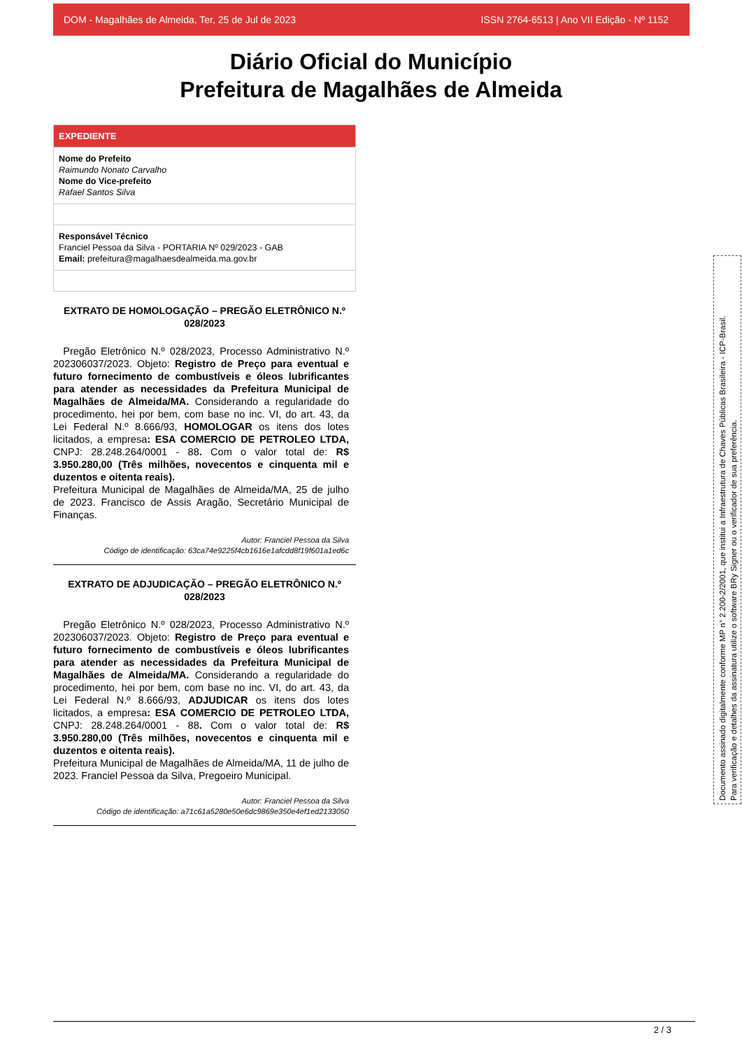DOM - Magalhães de Almeida, Ter, 25 de Jul de 2023 ISSN 2764-6513 | Ano VII Edição - Nº 1152
Diário Oficial do Município
Prefeitura de Magalhães de Almeida
EXPEDIENTE
Nome do Prefeito
Raimundo Nonato Carvalho
Nome do Vice-prefeito
Rafael Santos Silva
Responsável Técnico
Franciel Pessoa da Silva - PORTARIA Nº 029/2023 - GAB
Email: prefeitura@magalhaesdealmeida.ma.gov.br
EXTRATO DE HOMOLOGAÇÃO – PREGÃO ELETRÔNICO N.º 028/2023
Pregão Eletrônico N.º 028/2023, Processo Administrativo N.º 202306037/2023. Objeto: Registro de Preço para eventual e futuro fornecimento de combustíveis e óleos lubrificantes para atender as necessidades da Prefeitura Municipal de Magalhães de Almeida/MA. Considerando a regularidade do procedimento, hei por bem, com base no inc. VI, do art. 43, da Lei Federal N.º 8.666/93, HOMOLOGAR os itens dos lotes licitados, a empresa: ESA COMERCIO DE PETROLEO LTDA, CNPJ: 28.248.264/0001 - 88. Com o valor total de: R$ 3.950.280,00 (Três milhões, novecentos e cinquenta mil e duzentos e oitenta reais).
Prefeitura Municipal de Magalhães de Almeida/MA, 25 de julho de 2023. Francisco de Assis Aragão, Secretário Municipal de Finanças.
Autor: Franciel Pessoa da Silva
Código de identificação: 63ca74e9225f4cb1616e1afcdd8f19f601a1ed6c
EXTRATO DE ADJUDICAÇÃO – PREGÃO ELETRÔNICO N.º 028/2023
Pregão Eletrônico N.º 028/2023, Processo Administrativo N.º 202306037/2023. Objeto: Registro de Preço para eventual e futuro fornecimento de combustíveis e óleos lubrificantes para atender as necessidades da Prefeitura Municipal de Magalhães de Almeida/MA. Considerando a regularidade do procedimento, hei por bem, com base no inc. VI, do art. 43, da Lei Federal N.º 8.666/93, ADJUDICAR os itens dos lotes licitados, a empresa: ESA COMERCIO DE PETROLEO LTDA, CNPJ: 28.248.264/0001 - 88. Com o valor total de: R$ 3.950.280,00 (Três milhões, novecentos e cinquenta mil e duzentos e oitenta reais).
Prefeitura Municipal de Magalhães de Almeida/MA, 11 de julho de 2023. Franciel Pessoa da Silva, Pregoeiro Municipal.
Autor: Franciel Pessoa da Silva
Código de identificação: a71c61a5280e50e6dc9869e350e4ef1ed2133050
Documento assinado digitalmente conforme MP n° 2.200-2/2001, que institui a Infraestrutura de Chaves Públicas Brasileira - ICP-Brasil.
Para verificação e detalhes da assinatura utilize o software BRy Signer ou o verificador de sua preferência.
2 / 3